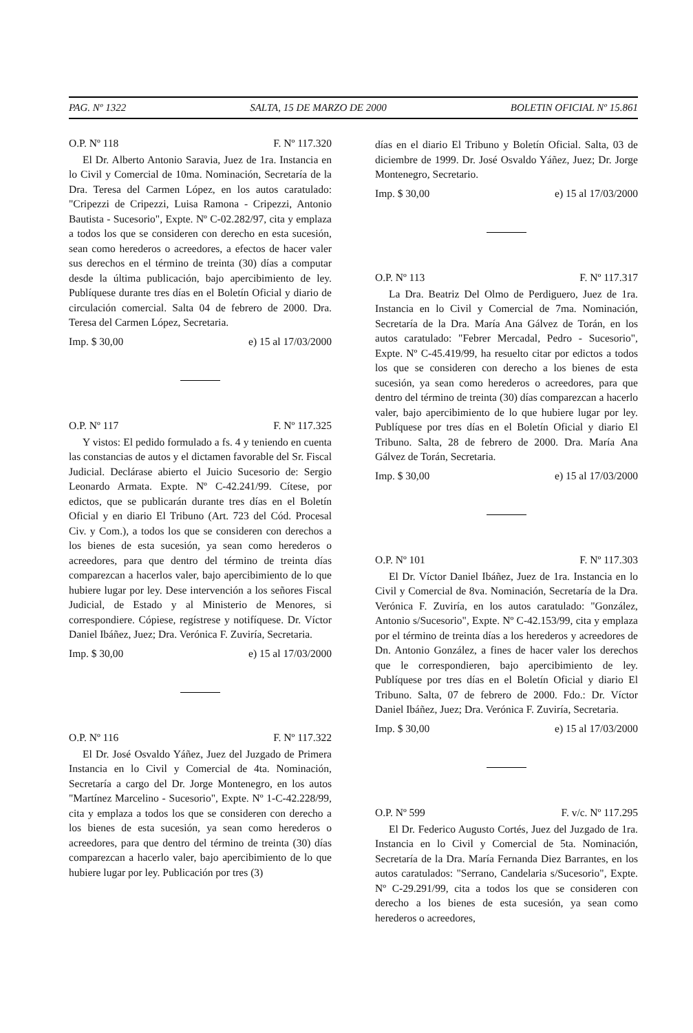PAG. Nº 1322 SALTA, 15 DE MARZO DE 2000 BOLETIN OFICIAL Nº 15.861
O.P. Nº 118 F. Nº 117.320
El Dr. Alberto Antonio Saravia, Juez de 1ra. Instancia en lo Civil y Comercial de 10ma. Nominación, Secretaría de la Dra. Teresa del Carmen López, en los autos caratulado: "Cripezzi de Cripezzi, Luisa Ramona - Cripezzi, Antonio Bautista - Sucesorio", Expte. Nº C-02.282/97, cita y emplaza a todos los que se consideren con derecho en esta sucesión, sean como herederos o acreedores, a efectos de hacer valer sus derechos en el término de treinta (30) días a computar desde la última publicación, bajo apercibimiento de ley. Publíquese durante tres días en el Boletín Oficial y diario de circulación comercial. Salta 04 de febrero de 2000. Dra. Teresa del Carmen López, Secretaria.
Imp. $ 30,00 e) 15 al 17/03/2000
O.P. Nº 117 F. Nº 117.325
Y vistos: El pedido formulado a fs. 4 y teniendo en cuenta las constancias de autos y el dictamen favorable del Sr. Fiscal Judicial. Declárase abierto el Juicio Sucesorio de: Sergio Leonardo Armata. Expte. Nº C-42.241/99. Cítese, por edictos, que se publicarán durante tres días en el Boletín Oficial y en diario El Tribuno (Art. 723 del Cód. Procesal Civ. y Com.), a todos los que se consideren con derechos a los bienes de esta sucesión, ya sean como herederos o acreedores, para que dentro del término de treinta días comparezcan a hacerlos valer, bajo apercibimiento de lo que hubiere lugar por ley. Dese intervención a los señores Fiscal Judicial, de Estado y al Ministerio de Menores, si correspondiere. Cópiese, regístrese y notifíquese. Dr. Víctor Daniel Ibáñez, Juez; Dra. Verónica F. Zuviría, Secretaria.
Imp. $ 30,00 e) 15 al 17/03/2000
O.P. Nº 116 F. Nº 117.322
El Dr. José Osvaldo Yáñez, Juez del Juzgado de Primera Instancia en lo Civil y Comercial de 4ta. Nominación, Secretaría a cargo del Dr. Jorge Montenegro, en los autos "Martínez Marcelino - Sucesorio", Expte. Nº 1-C-42.228/99, cita y emplaza a todos los que se consideren con derecho a los bienes de esta sucesión, ya sean como herederos o acreedores, para que dentro del término de treinta (30) días comparezcan a hacerlo valer, bajo apercibimiento de lo que hubiere lugar por ley. Publicación por tres (3)
días en el diario El Tribuno y Boletín Oficial. Salta, 03 de diciembre de 1999. Dr. José Osvaldo Yáñez, Juez; Dr. Jorge Montenegro, Secretario.
Imp. $ 30,00 e) 15 al 17/03/2000
O.P. Nº 113 F. Nº 117.317
La Dra. Beatriz Del Olmo de Perdiguero, Juez de 1ra. Instancia en lo Civil y Comercial de 7ma. Nominación, Secretaría de la Dra. María Ana Gálvez de Torán, en los autos caratulado: "Febrer Mercadal, Pedro - Sucesorio", Expte. Nº C-45.419/99, ha resuelto citar por edictos a todos los que se consideren con derecho a los bienes de esta sucesión, ya sean como herederos o acreedores, para que dentro del término de treinta (30) días comparezcan a hacerlo valer, bajo apercibimiento de lo que hubiere lugar por ley. Publíquese por tres días en el Boletín Oficial y diario El Tribuno. Salta, 28 de febrero de 2000. Dra. María Ana Gálvez de Torán, Secretaria.
Imp. $ 30,00 e) 15 al 17/03/2000
O.P. Nº 101 F. Nº 117.303
El Dr. Víctor Daniel Ibáñez, Juez de 1ra. Instancia en lo Civil y Comercial de 8va. Nominación, Secretaría de la Dra. Verónica F. Zuviría, en los autos caratulado: "González, Antonio s/Sucesorio", Expte. Nº C-42.153/99, cita y emplaza por el término de treinta días a los herederos y acreedores de Dn. Antonio González, a fines de hacer valer los derechos que le correspondieren, bajo apercibimiento de ley. Publíquese por tres días en el Boletín Oficial y diario El Tribuno. Salta, 07 de febrero de 2000. Fdo.: Dr. Víctor Daniel Ibáñez, Juez; Dra. Verónica F. Zuviría, Secretaria.
Imp. $ 30,00 e) 15 al 17/03/2000
O.P. Nº 599 F. v/c. Nº 117.295
El Dr. Federico Augusto Cortés, Juez del Juzgado de 1ra. Instancia en lo Civil y Comercial de 5ta. Nominación, Secretaría de la Dra. María Fernanda Diez Barrantes, en los autos caratulados: "Serrano, Candelaria s/Sucesorio", Expte. Nº C-29.291/99, cita a todos los que se consideren con derecho a los bienes de esta sucesión, ya sean como herederos o acreedores,